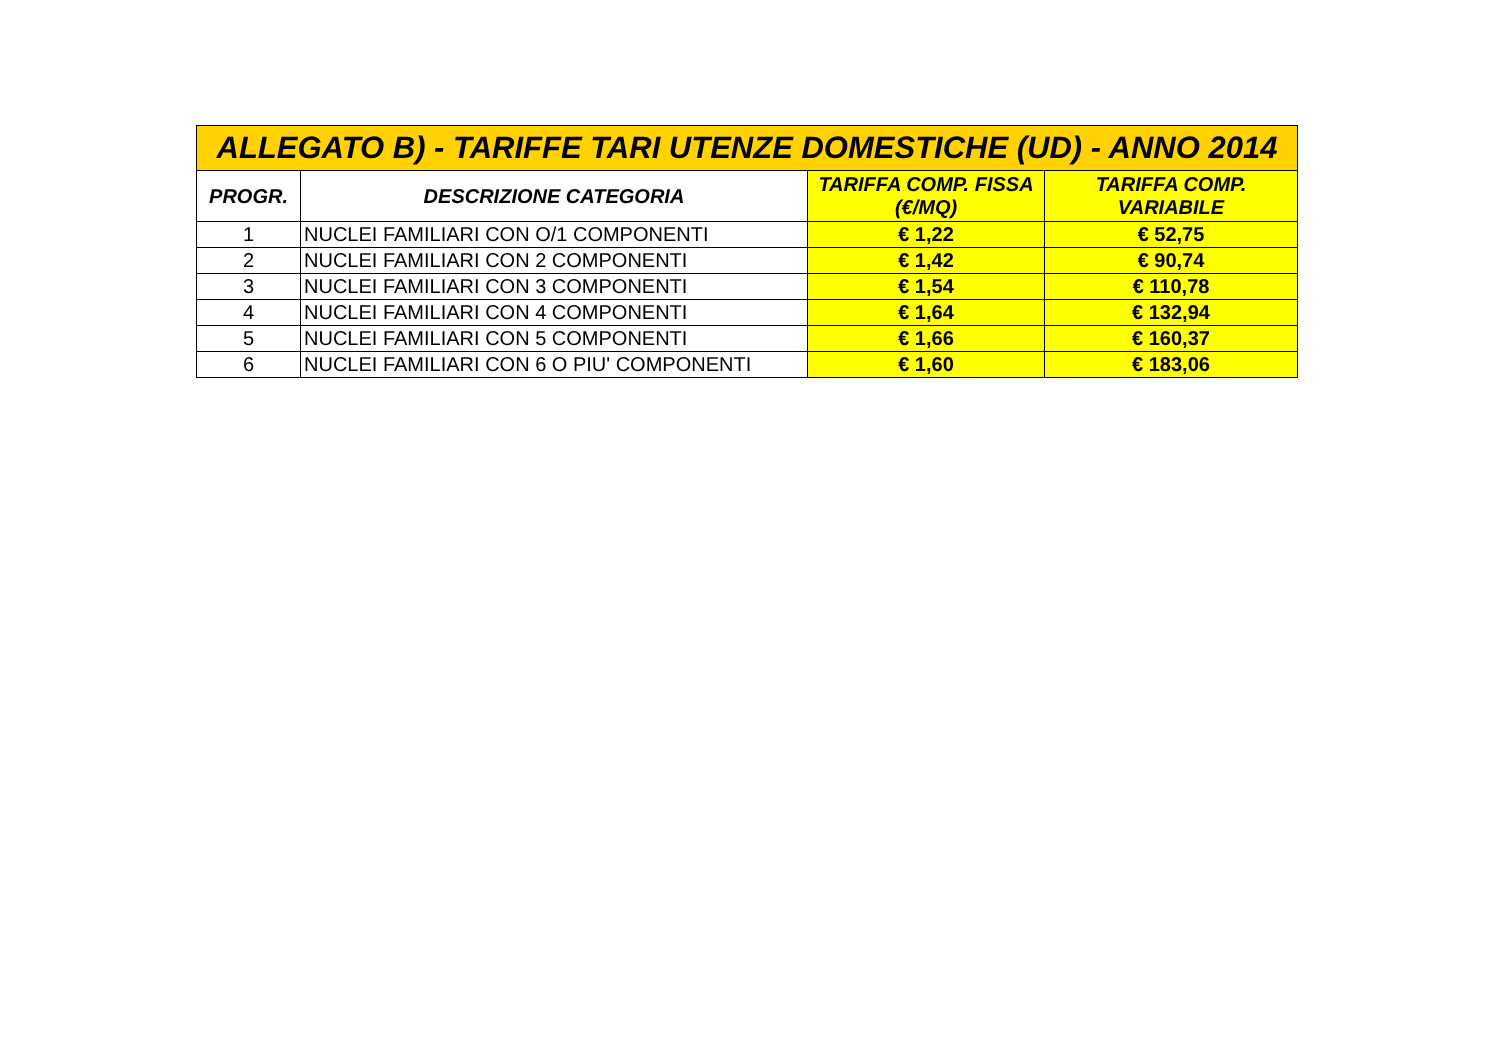| ALLEGATO B) - TARIFFE TARI UTENZE DOMESTICHE (UD) - ANNO 2014 | | | |
| PROGR. | DESCRIZIONE CATEGORIA | TARIFFA COMP. FISSA (€/MQ) | TARIFFA COMP. VARIABILE |
| 1 | NUCLEI FAMILIARI CON O/1 COMPONENTI | € 1,22 | € 52,75 |
| 2 | NUCLEI FAMILIARI CON 2 COMPONENTI | € 1,42 | € 90,74 |
| 3 | NUCLEI FAMILIARI CON 3 COMPONENTI | € 1,54 | € 110,78 |
| 4 | NUCLEI FAMILIARI CON 4 COMPONENTI | € 1,64 | € 132,94 |
| 5 | NUCLEI FAMILIARI CON 5 COMPONENTI | € 1,66 | € 160,37 |
| 6 | NUCLEI FAMILIARI CON 6 O PIU' COMPONENTI | € 1,60 | € 183,06 |